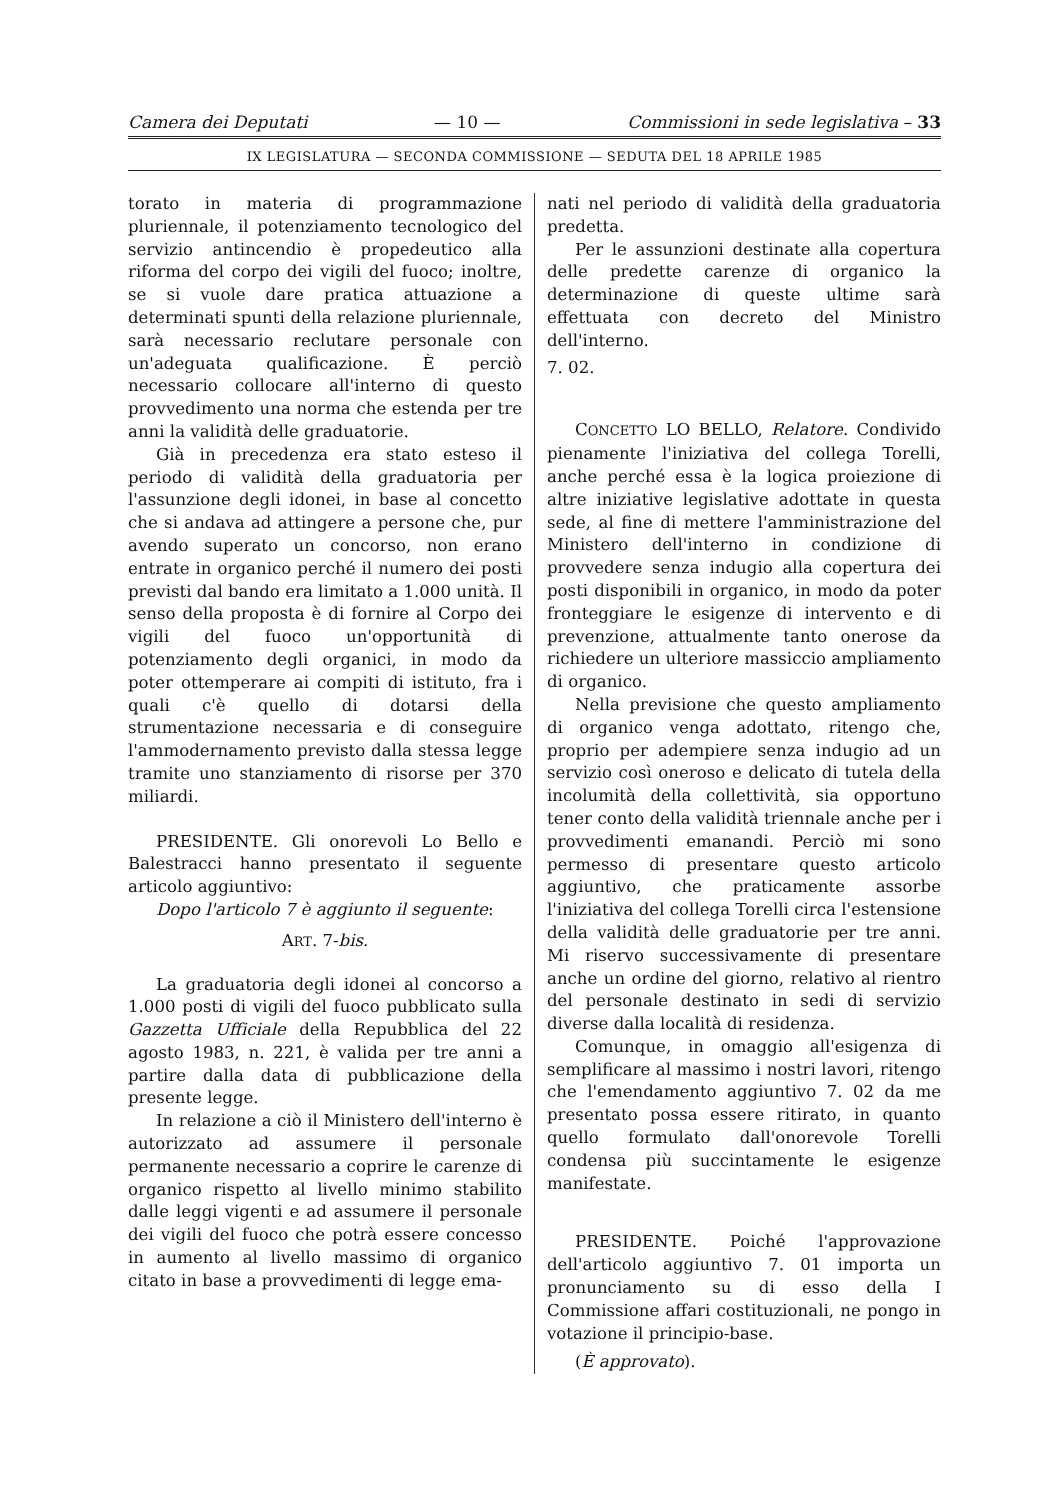Camera dei Deputati — 10 — Commissioni in sede legislativa – 33
IX LEGISLATURA — SECONDA COMMISSIONE — SEDUTA DEL 18 APRILE 1985
torato in materia di programmazione pluriennale, il potenziamento tecnologico del servizio antincendio è propedeutico alla riforma del corpo dei vigili del fuoco; inoltre, se si vuole dare pratica attuazione a determinati spunti della relazione pluriennale, sarà necessario reclutare personale con un'adeguata qualificazione. È perciò necessario collocare all'interno di questo provvedimento una norma che estenda per tre anni la validità delle graduatorie.
Già in precedenza era stato esteso il periodo di validità della graduatoria per l'assunzione degli idonei, in base al concetto che si andava ad attingere a persone che, pur avendo superato un concorso, non erano entrate in organico perché il numero dei posti previsti dal bando era limitato a 1.000 unità. Il senso della proposta è di fornire al Corpo dei vigili del fuoco un'opportunità di potenziamento degli organici, in modo da poter ottemperare ai compiti di istituto, fra i quali c'è quello di dotarsi della strumentazione necessaria e di conseguire l'ammodernamento previsto dalla stessa legge tramite uno stanziamento di risorse per 370 miliardi.
PRESIDENTE. Gli onorevoli Lo Bello e Balestracci hanno presentato il seguente articolo aggiuntivo:
Dopo l'articolo 7 è aggiunto il seguente:
ART. 7-bis.
La graduatoria degli idonei al concorso a 1.000 posti di vigili del fuoco pubblicato sulla Gazzetta Ufficiale della Repubblica del 22 agosto 1983, n. 221, è valida per tre anni a partire dalla data di pubblicazione della presente legge.
In relazione a ciò il Ministero dell'interno è autorizzato ad assumere il personale permanente necessario a coprire le carenze di organico rispetto al livello minimo stabilito dalle leggi vigenti e ad assumere il personale dei vigili del fuoco che potrà essere concesso in aumento al livello massimo di organico citato in base a provvedimenti di legge ema-
nati nel periodo di validità della graduatoria predetta.
Per le assunzioni destinate alla copertura delle predette carenze di organico la determinazione di queste ultime sarà effettuata con decreto del Ministro dell'interno.
7. 02.
CONCETTO LO BELLO, Relatore. Condivido pienamente l'iniziativa del collega Torelli, anche perché essa è la logica proiezione di altre iniziative legislative adottate in questa sede, al fine di mettere l'amministrazione del Ministero dell'interno in condizione di provvedere senza indugio alla copertura dei posti disponibili in organico, in modo da poter fronteggiare le esigenze di intervento e di prevenzione, attualmente tanto onerose da richiedere un ulteriore massiccio ampliamento di organico.
Nella previsione che questo ampliamento di organico venga adottato, ritengo che, proprio per adempiere senza indugio ad un servizio così oneroso e delicato di tutela della incolumità della collettività, sia opportuno tener conto della validità triennale anche per i provvedimenti emanandi. Perciò mi sono permesso di presentare questo articolo aggiuntivo, che praticamente assorbe l'iniziativa del collega Torelli circa l'estensione della validità delle graduatorie per tre anni. Mi riservo successivamente di presentare anche un ordine del giorno, relativo al rientro del personale destinato in sedi di servizio diverse dalla località di residenza.
Comunque, in omaggio all'esigenza di semplificare al massimo i nostri lavori, ritengo che l'emendamento aggiuntivo 7. 02 da me presentato possa essere ritirato, in quanto quello formulato dall'onorevole Torelli condensa più succintamente le esigenze manifestate.
PRESIDENTE. Poiché l'approvazione dell'articolo aggiuntivo 7. 01 importa un pronunciamento su di esso della I Commissione affari costituzionali, ne pongo in votazione il principio-base.
(È approvato).